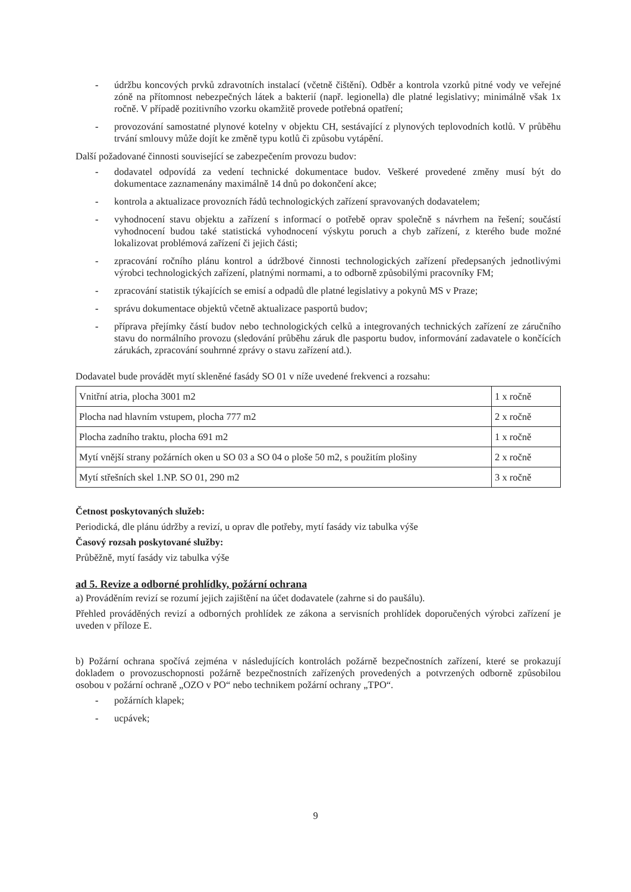- údržbu koncových prvků zdravotních instalací (včetně čištění). Odběr a kontrola vzorků pitné vody ve veřejné zóně na přítomnost nebezpečných látek a bakterií (např. legionella) dle platné legislativy; minimálně však 1x ročně. V případě pozitivního vzorku okamžitě provede potřebná opatření;
- provozování samostatné plynové kotelny v objektu CH, sestávající z plynových teplovodních kotlů. V průběhu trvání smlouvy může dojít ke změně typu kotlů či způsobu vytápění.
Další požadované činnosti související se zabezpečením provozu budov:
- dodavatel odpovídá za vedení technické dokumentace budov. Veškeré provedené změny musí být do dokumentace zaznamenány maximálně 14 dnů po dokončení akce;
- kontrola a aktualizace provozních řádů technologických zařízení spravovaných dodavatelem;
- vyhodnocení stavu objektu a zařízení s informací o potřebě oprav společně s návrhem na řešení; součástí vyhodnocení budou také statistická vyhodnocení výskytu poruch a chyb zařízení, z kterého bude možné lokalizovat problémová zařízení či jejich části;
- zpracování ročního plánu kontrol a údržbové činnosti technologických zařízení předepsaných jednotlivými výrobci technologických zařízení, platnými normami, a to odborně způsobilými pracovníky FM;
- zpracování statistik týkajících se emisí a odpadů dle platné legislativy a pokynů MS v Praze;
- správu dokumentace objektů včetně aktualizace pasportů budov;
- příprava přejímky částí budov nebo technologických celků a integrovaných technických zařízení ze záručního stavu do normálního provozu (sledování průběhu záruk dle pasportu budov, informování zadavatele o končících zárukách, zpracování souhrnné zprávy o stavu zařízení atd.).
Dodavatel bude provádět mytí skleněné fasády SO 01 v níže uvedené frekvenci a rozsahu:
| Vnitřní atria, plocha 3001 m2 | 1 x ročně |
| Plocha nad hlavním vstupem, plocha 777 m2 | 2 x ročně |
| Plocha zadního traktu, plocha 691 m2 | 1 x ročně |
| Mytí vnější strany požárních oken u SO 03 a SO 04 o ploše 50 m2, s použitím plošiny | 2 x ročně |
| Mytí střešních skel 1.NP. SO 01, 290 m2 | 3 x ročně |
Četnost poskytovaných služeb:
Periodická, dle plánu údržby a revizí, u oprav dle potřeby, mytí fasády viz tabulka výše
Časový rozsah poskytované služby:
Průběžně, mytí fasády viz tabulka výše
ad 5. Revize a odborné prohlídky, požární ochrana
a) Prováděním revizí se rozumí jejich zajištění na účet dodavatele (zahrne si do paušálu).
Přehled prováděných revizí a odborných prohlídek ze zákona a servisních prohlídek doporučených výrobci zařízení je uveden v příloze E.
b) Požární ochrana spočívá zejména v následujících kontrolách požárně bezpečnostních zařízení, které se prokazují dokladem o provozuschopnosti požárně bezpečnostních zařízených provedených a potvrzených odborně způsobilou osobou v požární ochraně „OZO v PO“ nebo technikem požární ochrany „TPO“.
- požárních klapek;
- ucpávek;
9